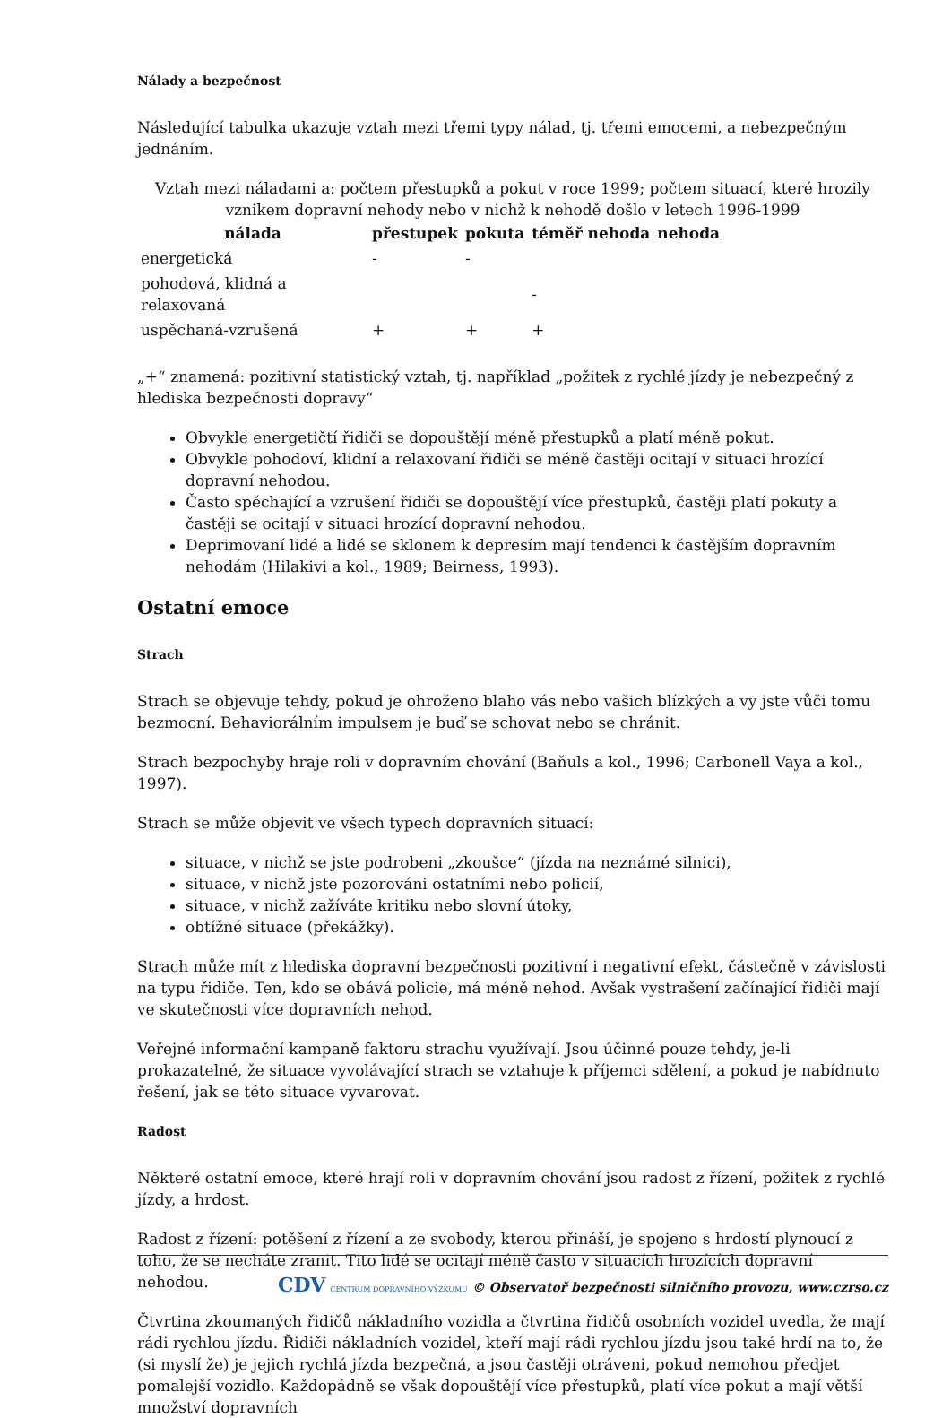Nálady a bezpečnost
Následující tabulka ukazuje vztah mezi třemi typy nálad, tj. třemi emocemi, a nebezpečným jednáním.
Vztah mezi náladami a: počtem přestupků a pokut v roce 1999; počtem situací, které hrozily vznikem dopravní nehody nebo v nichž k nehodě došlo v letech 1996-1999
| nálada | přestupek | pokuta | téměř nehoda | nehoda |
| --- | --- | --- | --- | --- |
| energetická | - | - | | |
| pohodová, klidná a relaxovaná | | | - | |
| uspěchaná-vzrušená | + | + | + | |
„+“ znamená: pozitivní statistický vztah, tj. například „požitek z rychlé jízdy je nebezpečný z hlediska bezpečnosti dopravy“
Obvykle energetičtí řidiči se dopouštějí méně přestupků a platí méně pokut.
Obvykle pohodoví, klidní a relaxovaní řidiči se méně častěji ocitají v situaci hrozící dopravní nehodou.
Často spěchající a vzrušení řidiči se dopouštějí více přestupků, častěji platí pokuty a častěji se ocitají v situaci hrozící dopravní nehodou.
Deprimovaní lidé a lidé se sklonem k depresím mají tendenci k častějším dopravním nehodám (Hilakivi a kol., 1989; Beirness, 1993).
Ostatní emoce
Strach
Strach se objevuje tehdy, pokud je ohroženo blaho vás nebo vašich blízkých a vy jste vůči tomu bezmocní. Behaviorálním impulsem je buď se schovat nebo se chránit.
Strach bezpochyby hraje roli v dopravním chování (Baňuls a kol., 1996; Carbonell Vaya a kol., 1997).
Strach se může objevit ve všech typech dopravních situací:
situace, v nichž se jste podrobeni „zkoušce“ (jízda na neznámé silnici),
situace, v nichž jste pozorováni ostatními nebo policií,
situace, v nichž zažíváte kritiku nebo slovní útoky,
obtížné situace (překážky).
Strach může mít z hlediska dopravní bezpečnosti pozitivní i negativní efekt, částečně v závislosti na typu řidiče. Ten, kdo se obává policie, má méně nehod. Avšak vystrašení začínající řidiči mají ve skutečnosti více dopravních nehod.
Veřejné informační kampaně faktoru strachu využívají. Jsou účinné pouze tehdy, je-li prokazatelné, že situace vyvolávající strach se vztahuje k příjemci sdělení, a pokud je nabídnuto řešení, jak se této situace vyvarovat.
Radost
Některé ostatní emoce, které hrají roli v dopravním chování jsou radost z řízení, požitek z rychlé jízdy, a hrdost.
Radost z řízení: potěšení z řízení a ze svobody, kterou přináší, je spojeno s hrdostí plynoucí z toho, že se necháte zranit. Tito lidé se ocitají méně často v situacích hrozících dopravní nehodou.
Čtvrtina zkoumaných řidičů nákladního vozidla a čtvrtina řidičů osobních vozidel uvedla, že mají rádi rychlou jízdu. Řidiči nákladních vozidel, kteří mají rádi rychlou jízdu jsou také hrdí na to, že (si myslí že) je jejich rychlá jízda bezpečná, a jsou častěji otráveni, pokud nemohou předjet pomalejší vozidlo. Každopádně se však dopouštějí více přestupků, platí více pokut a mají větší množství dopravních
CDV CENTRUM DOPRAVNÍHO VÝZKUMU © Observatoř bezpečnosti silničního provozu, www.czrso.cz